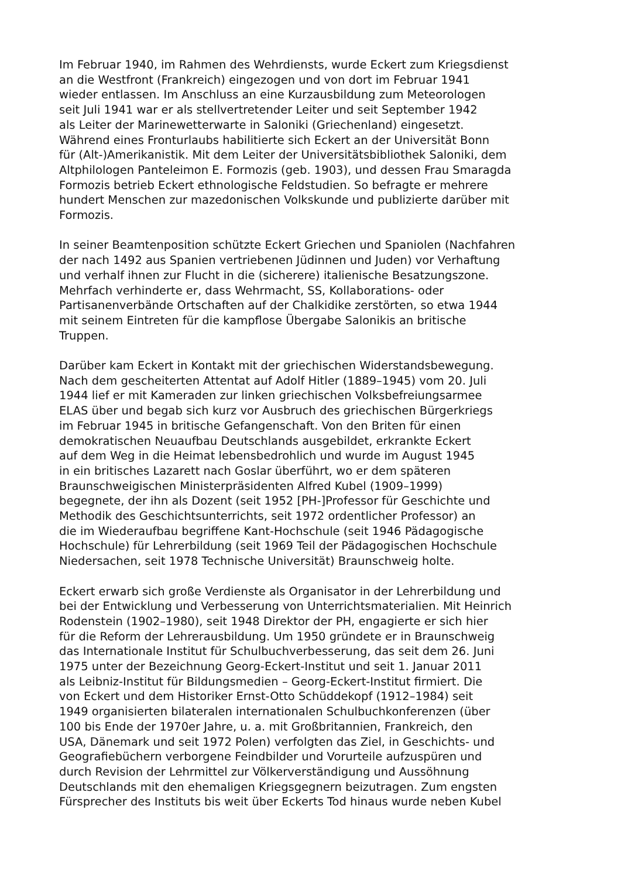Im Februar 1940, im Rahmen des Wehrdiensts, wurde Eckert zum Kriegsdienst
an die Westfront (Frankreich) eingezogen und von dort im Februar 1941
wieder entlassen. Im Anschluss an eine Kurzausbildung zum Meteorologen
seit Juli 1941 war er als stellvertretender Leiter und seit September 1942
als Leiter der Marinewetterwarte in Saloniki (Griechenland) eingesetzt.
Während eines Fronturlaubs habilitierte sich Eckert an der Universität Bonn
für (Alt-)Amerikanistik. Mit dem Leiter der Universitätsbibliothek Saloniki, dem
Altphilologen Panteleimon E. Formozis (geb. 1903), und dessen Frau Smaragda
Formozis betrieb Eckert ethnologische Feldstudien. So befragte er mehrere
hundert Menschen zur mazedonischen Volkskunde und publizierte darüber mit
Formozis.
In seiner Beamtenposition schützte Eckert Griechen und Spaniolen (Nachfahren
der nach 1492 aus Spanien vertriebenen Jüdinnen und Juden) vor Verhaftung
und verhalf ihnen zur Flucht in die (sicherere) italienische Besatzungszone.
Mehrfach verhinderte er, dass Wehrmacht, SS, Kollaborations- oder
Partisanenverbände Ortschaften auf der Chalkidike zerstörten, so etwa 1944
mit seinem Eintreten für die kampflose Übergabe Salonikis an britische
Truppen.
Darüber kam Eckert in Kontakt mit der griechischen Widerstandsbewegung.
Nach dem gescheiterten Attentat auf Adolf Hitler (1889–1945) vom 20. Juli
1944 lief er mit Kameraden zur linken griechischen Volksbefreiungsarmee
ELAS über und begab sich kurz vor Ausbruch des griechischen Bürgerkriegs
im Februar 1945 in britische Gefangenschaft. Von den Briten für einen
demokratischen Neuaufbau Deutschlands ausgebildet, erkrankte Eckert
auf dem Weg in die Heimat lebensbedrohlich und wurde im August 1945
in ein britisches Lazarett nach Goslar überführt, wo er dem späteren
Braunschweigischen Ministerpräsidenten Alfred Kubel (1909–1999)
begegnete, der ihn als Dozent (seit 1952 [PH-]Professor für Geschichte und
Methodik des Geschichtsunterrichts, seit 1972 ordentlicher Professor) an
die im Wiederaufbau begriffene Kant-Hochschule (seit 1946 Pädagogische
Hochschule) für Lehrerbildung (seit 1969 Teil der Pädagogischen Hochschule
Niedersachen, seit 1978 Technische Universität) Braunschweig holte.
Eckert erwarb sich große Verdienste als Organisator in der Lehrerbildung und
bei der Entwicklung und Verbesserung von Unterrichtsmaterialien. Mit Heinrich
Rodenstein (1902–1980), seit 1948 Direktor der PH, engagierte er sich hier
für die Reform der Lehrerausbildung. Um 1950 gründete er in Braunschweig
das Internationale Institut für Schulbuchverbesserung, das seit dem 26. Juni
1975 unter der Bezeichnung Georg-Eckert-Institut und seit 1. Januar 2011
als Leibniz-Institut für Bildungsmedien – Georg-Eckert-Institut firmiert. Die
von Eckert und dem Historiker Ernst-Otto Schüddekopf (1912–1984) seit
1949 organisierten bilateralen internationalen Schulbuchkonferenzen (über
100 bis Ende der 1970er Jahre, u. a. mit Großbritannien, Frankreich, den
USA, Dänemark und seit 1972 Polen) verfolgten das Ziel, in Geschichts- und
Geografiebüchern verborgene Feindbilder und Vorurteile aufzuspüren und
durch Revision der Lehrmittel zur Völkerverständigung und Aussöhnung
Deutschlands mit den ehemaligen Kriegsgegnern beizutragen. Zum engsten
Fürsprecher des Instituts bis weit über Eckerts Tod hinaus wurde neben Kubel